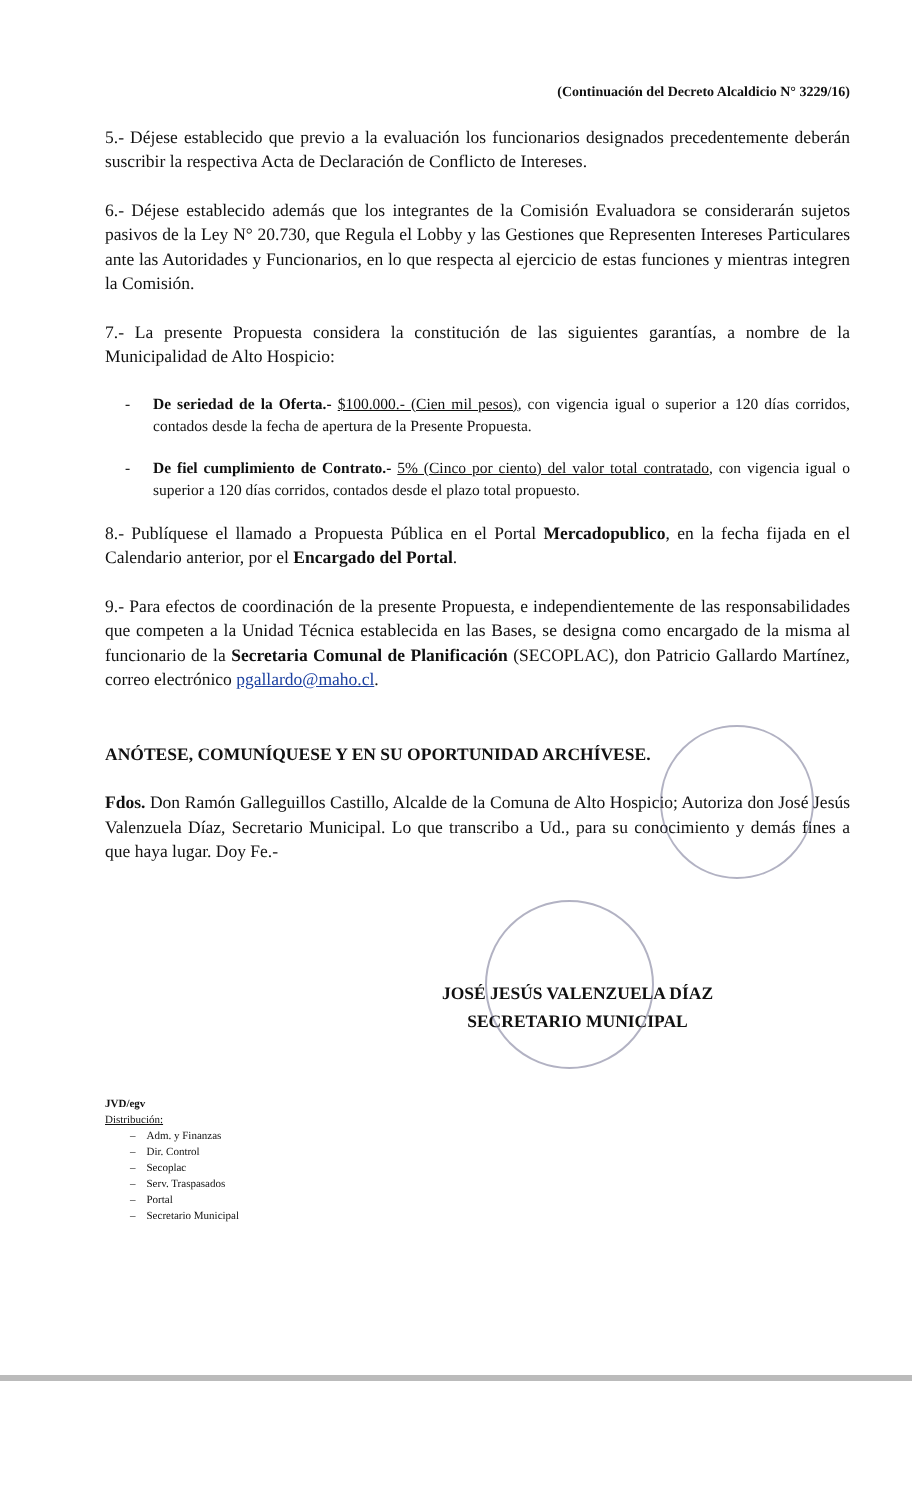(Continuación del Decreto Alcaldicio N° 3229/16)
5.- Déjese establecido que previo a la evaluación los funcionarios designados precedentemente deberán suscribir la respectiva Acta de Declaración de Conflicto de Intereses.
6.- Déjese establecido además que los integrantes de la Comisión Evaluadora se considerarán sujetos pasivos de la Ley N° 20.730, que Regula el Lobby y las Gestiones que Representen Intereses Particulares ante las Autoridades y Funcionarios, en lo que respecta al ejercicio de estas funciones y mientras integren la Comisión.
7.- La presente Propuesta considera la constitución de las siguientes garantías, a nombre de la Municipalidad de Alto Hospicio:
- De seriedad de la Oferta.- $100.000.- (Cien mil pesos), con vigencia igual o superior a 120 días corridos, contados desde la fecha de apertura de la Presente Propuesta.
- De fiel cumplimiento de Contrato.- 5% (Cinco por ciento) del valor total contratado, con vigencia igual o superior a 120 días corridos, contados desde el plazo total propuesto.
8.- Publíquese el llamado a Propuesta Pública en el Portal Mercadopublico, en la fecha fijada en el Calendario anterior, por el Encargado del Portal.
9.- Para efectos de coordinación de la presente Propuesta, e independientemente de las responsabilidades que competen a la Unidad Técnica establecida en las Bases, se designa como encargado de la misma al funcionario de la Secretaria Comunal de Planificación (SECOPLAC), don Patricio Gallardo Martínez, correo electrónico pgallardo@maho.cl.
ANÓTESE, COMUNÍQUESE Y EN SU OPORTUNIDAD ARCHÍVESE.
Fdos. Don Ramón Galleguillos Castillo, Alcalde de la Comuna de Alto Hospicio; Autoriza don José Jesús Valenzuela Díaz, Secretario Municipal. Lo que transcribo a Ud., para su conocimiento y demás fines a que haya lugar. Doy Fe.-
JOSÉ JESÚS VALENZUELA DÍAZ
SECRETARIO MUNICIPAL
JVD/egv
Distribución:
– Adm. y Finanzas
– Dir. Control
– Secoplac
– Serv. Traspasados
– Portal
– Secretario Municipal